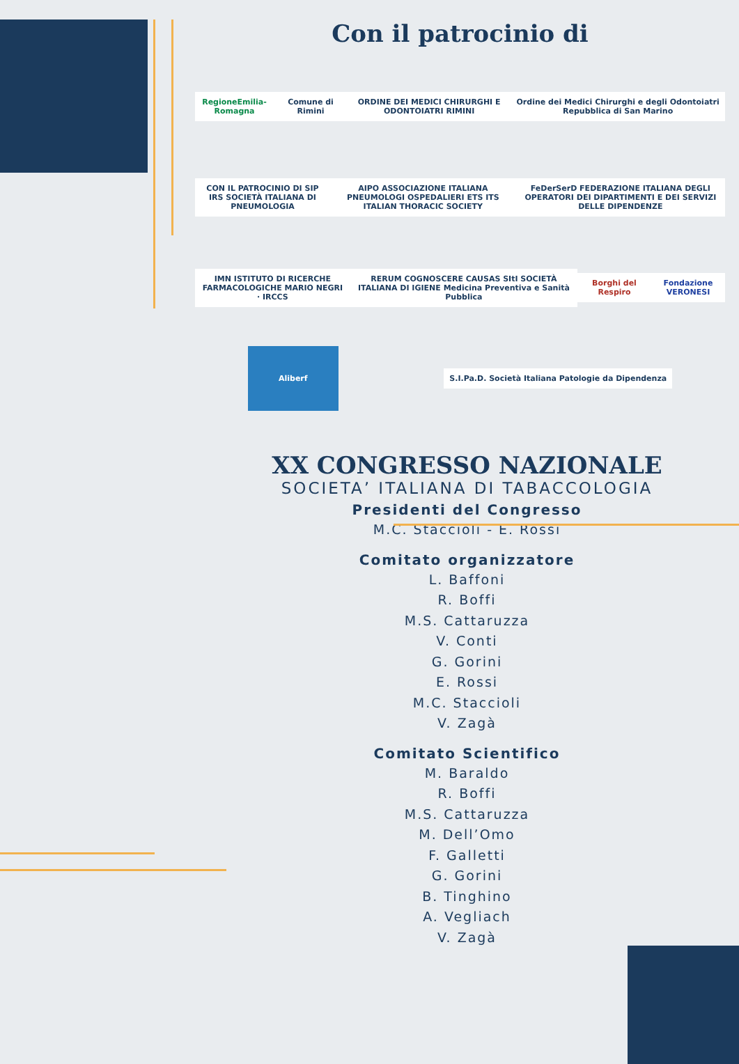Con il patrocinio di
RegioneEmilia-Romagna Comune di Rimini
ORDINE DEI MEDICI CHIRURGHI E ODONTOIATRI RIMINI
Ordine dei Medici Chirurghi e degli Odontoiatri Repubblica di San Marino
CON IL PATROCINIO DI SIP IRS SOCIETÀ ITALIANA DI PNEUMOLOGIA
AIPO ASSOCIAZIONE ITALIANA PNEUMOLOGI OSPEDALIERI ETS ITS ITALIAN THORACIC SOCIETY
FeDerSerD FEDERAZIONE ITALIANA DEGLI OPERATORI DEI DIPARTIMENTI E DEI SERVIZI DELLE DIPENDENZE
IMN ISTITUTO DI RICERCHE FARMACOLOGICHE MARIO NEGRI · IRCCS
RERUM COGNOSCERE CAUSAS SItI SOCIETÀ ITALIANA DI IGIENE Medicina Preventiva e Sanità Pubblica
Borghi del Respiro Fondazione VERONESI
Aliberf
S.I.Pa.D. Società Italiana Patologie da Dipendenza
XX CONGRESSO NAZIONALE
SOCIETA’ ITALIANA DI TABACCOLOGIA
Presidenti del Congresso
M.C. Staccioli - E. Rossi
Comitato organizzatore
L. Baffoni
R. Boffi
M.S. Cattaruzza
V. Conti
G. Gorini
E. Rossi
M.C. Staccioli
V. Zagà
Comitato Scientifico
M. Baraldo
R. Boffi
M.S. Cattaruzza
M. Dell’Omo
F. Galletti
G. Gorini
B. Tinghino
A. Vegliach
V. Zagà